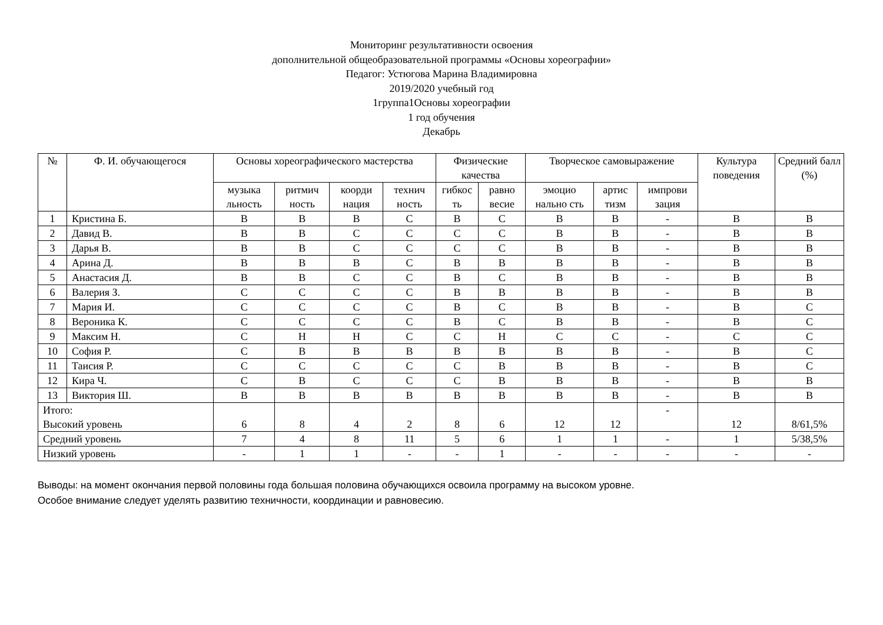Мониторинг результативности освоения
дополнительной общеобразовательной программы «Основы хореографии»
Педагог: Устюгова Марина Владимировна
2019/2020 учебный год
1группа1Основы хореографии
1 год обучения
Декабрь
| № | Ф. И. обучающегося | Основы хореографического мастерства | | | | Физические качества | | Творческое самовыражение | | | Культура поведения | Средний балл (%) |
| --- | --- | --- | --- | --- | --- | --- | --- | --- | --- | --- | --- | --- |
| | | музыка льность | ритмич ность | коорди нация | технич ность | гибкос ть | равно весие | эмоцио нально сть | артис тизм | импрови зация | | |
| 1 | Кристина Б. | В | В | В | С | В | С | В | В | - | В | В |
| 2 | Давид В. | В | В | С | С | С | С | В | В | - | В | В |
| 3 | Дарья В. | В | В | С | С | С | С | В | В | - | В | В |
| 4 | Арина Д. | В | В | В | С | В | В | В | В | - | В | В |
| 5 | Анастасия Д. | В | В | С | С | В | С | В | В | - | В | В |
| 6 | Валерия З. | С | С | С | С | В | В | В | В | - | В | В |
| 7 | Мария И. | С | С | С | С | В | С | В | В | - | В | С |
| 8 | Вероника К. | С | С | С | С | В | С | В | В | - | В | С |
| 9 | Максим Н. | С | Н | Н | С | С | Н | С | С | - | С | С |
| 10 | София Р. | С | В | В | В | В | В | В | В | - | В | С |
| 11 | Таисия Р. | С | С | С | С | С | В | В | В | - | В | С |
| 12 | Кира Ч. | С | В | С | С | С | В | В | В | - | В | В |
| 13 | Виктория Ш. | В | В | В | В | В | В | В | В | - | В | В |
| Итого: Высокий уровень | | 6 | 8 | 4 | 2 | 8 | 6 | 12 | 12 | - | 12 | 8/61,5% |
| Средний уровень | | 7 | 4 | 8 | 11 | 5 | 6 | 1 | 1 | - | 1 | 5/38,5% |
| Низкий уровень | | - | 1 | 1 | - | - | 1 | - | - | - | - | - |
Выводы: на момент окончания первой половины года большая половина обучающихся освоила программу на высоком уровне.
Особое внимание следует уделять развитию техничности, координации и равновесию.